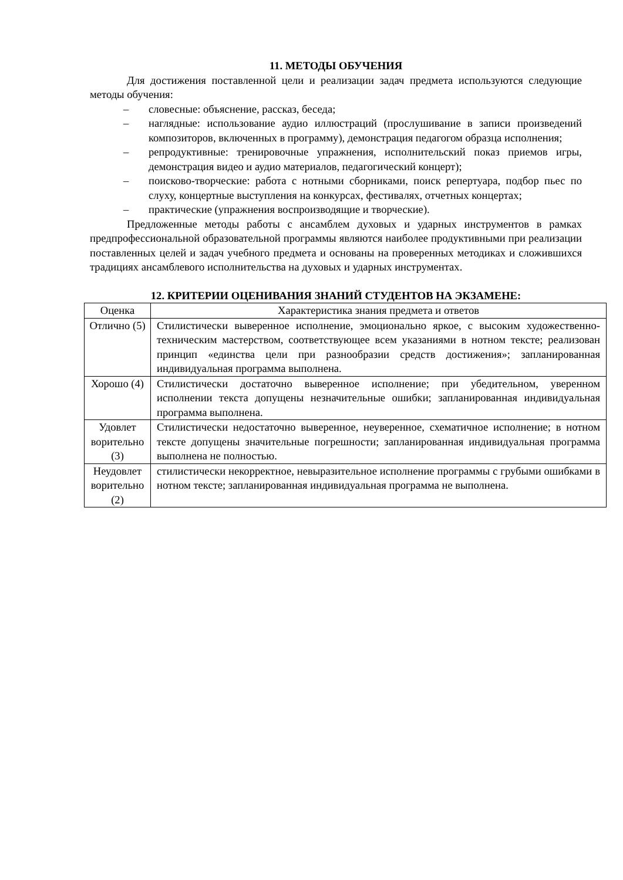11. МЕТОДЫ ОБУЧЕНИЯ
Для достижения поставленной цели и реализации задач предмета используются следующие методы обучения:
– словесные: объяснение, рассказ, беседа;
– наглядные: использование аудио иллюстраций (прослушивание в записи произведений композиторов, включенных в программу), демонстрация педагогом образца исполнения;
– репродуктивные: тренировочные упражнения, исполнительский показ приемов игры, демонстрация видео и аудио материалов, педагогический концерт);
– поисково-творческие: работа с нотными сборниками, поиск репертуара, подбор пьес по слуху, концертные выступления на конкурсах, фестивалях, отчетных концертах;
– практические (упражнения воспроизводящие и творческие).
Предложенные методы работы с ансамблем духовых и ударных инструментов в рамках предпрофессиональной образовательной программы являются наиболее продуктивными при реализации поставленных целей и задач учебного предмета и основаны на проверенных методиках и сложившихся традициях ансамблевого исполнительства на духовых и ударных инструментах.
12. КРИТЕРИИ ОЦЕНИВАНИЯ ЗНАНИЙ СТУДЕНТОВ НА ЭКЗАМЕНЕ:
| Оценка | Характеристика знания предмета и ответов |
| Отлично (5) | Стилистически выверенное исполнение, эмоционально яркое, с высоким художественно-техническим мастерством, соответствующее всем указаниями в нотном тексте; реализован принцип «единства цели при разнообразии средств достижения»; запланированная индивидуальная программа выполнена. |
| Хорошо (4) | Стилистически достаточно выверенное исполнение; при убедительном, уверенном исполнении текста допущены незначительные ошибки; запланированная индивидуальная программа выполнена. |
| Удовлет ворительно (3) | Стилистически недостаточно выверенное, неуверенное, схематичное исполнение; в нотном тексте допущены значительные погрешности; запланированная индивидуальная программа выполнена не полностью. |
| Неудовлет ворительно (2) | стилистически некорректное, невыразительное исполнение программы с грубыми ошибками в нотном тексте; запланированная индивидуальная программа не выполнена. |